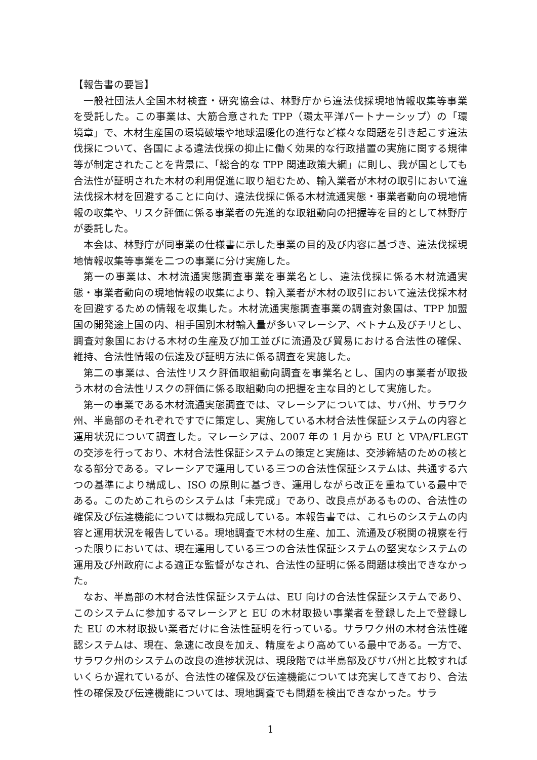【報告書の要旨】
一般社団法人全国木材検査・研究協会は、林野庁から違法伐採現地情報収集等事業を受託した。この事業は、大筋合意された TPP（環太平洋パートナーシップ）の「環境章」で、木材生産国の環境破壊や地球温暖化の進行など様々な問題を引き起こす違法伐採について、各国による違法伐採の抑止に働く効果的な行政措置の実施に関する規律等が制定されたことを背景に、「総合的な TPP 関連政策大綱」に則し、我が国としても合法性が証明された木材の利用促進に取り組むため、輸入業者が木材の取引において違法伐採木材を回避することに向け、違法伐採に係る木材流通実態・事業者動向の現地情報の収集や、リスク評価に係る事業者の先進的な取組動向の把握等を目的として林野庁が委託した。
本会は、林野庁が同事業の仕様書に示した事業の目的及び内容に基づき、違法伐採現地情報収集等事業を二つの事業に分け実施した。
第一の事業は、木材流通実態調査事業を事業名とし、違法伐採に係る木材流通実態・事業者動向の現地情報の収集により、輸入業者が木材の取引において違法伐採木材を回避するための情報を収集した。木材流通実態調査事業の調査対象国は、TPP 加盟国の開発途上国の内、相手国別木材輸入量が多いマレーシア、ベトナム及びチリとし、調査対象国における木材の生産及び加工並びに流通及び貿易における合法性の確保、維持、合法性情報の伝達及び証明方法に係る調査を実施した。
第二の事業は、合法性リスク評価取組動向調査を事業名とし、国内の事業者が取扱う木材の合法性リスクの評価に係る取組動向の把握を主な目的として実施した。
第一の事業である木材流通実態調査では、マレーシアについては、サバ州、サラワク州、半島部のそれぞれですでに策定し、実施している木材合法性保証システムの内容と運用状況について調査した。マレーシアは、2007 年の 1 月から EU と VPA/FLEGT の交渉を行っており、木材合法性保証システムの策定と実施は、交渉締結のための核となる部分である。マレーシアで運用している三つの合法性保証システムは、共通する六つの基準により構成し、ISO の原則に基づき、運用しながら改正を重ねている最中である。このためこれらのシステムは「未完成」であり、改良点があるものの、合法性の確保及び伝達機能については概ね完成している。本報告書では、これらのシステムの内容と運用状況を報告している。現地調査で木材の生産、加工、流通及び税関の視察を行った限りにおいては、現在運用している三つの合法性保証システムの堅実なシステムの運用及び州政府による適正な監督がなされ、合法性の証明に係る問題は検出できなかった。
なお、半島部の木材合法性保証システムは、EU 向けの合法性保証システムであり、このシステムに参加するマレーシアと EU の木材取扱い事業者を登録した上で登録した EU の木材取扱い業者だけに合法性証明を行っている。サラワク州の木材合法性確認システムは、現在、急速に改良を加え、精度をより高めている最中である。一方で、サラワク州のシステムの改良の進捗状況は、現段階では半島部及びサバ州と比較すればいくらか遅れているが、合法性の確保及び伝達機能については充実してきており、合法性の確保及び伝達機能については、現地調査でも問題を検出できなかった。サラ
1